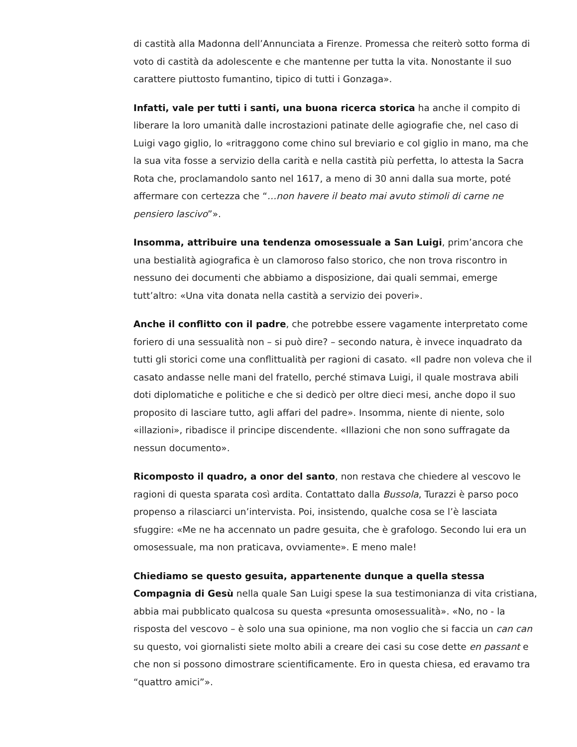di castità alla Madonna dell’Annunciata a Firenze. Promessa che reiterò sotto forma di voto di castità da adolescente e che mantenne per tutta la vita. Nonostante il suo carattere piuttosto fumantino, tipico di tutti i Gonzaga».
Infatti, vale per tutti i santi, una buona ricerca storica ha anche il compito di liberare la loro umanità dalle incrostazioni patinate delle agiografie che, nel caso di Luigi vago giglio, lo «ritraggono come chino sul breviario e col giglio in mano, ma che la sua vita fosse a servizio della carità e nella castità più perfetta, lo attesta la Sacra Rota che, proclamandolo santo nel 1617, a meno di 30 anni dalla sua morte, poté affermare con certezza che “…non havere il beato mai avuto stimoli di carne ne pensiero lascivo”».
Insomma, attribuire una tendenza omosessuale a San Luigi, prim’ancora che una bestialità agiografica è un clamoroso falso storico, che non trova riscontro in nessuno dei documenti che abbiamo a disposizione, dai quali semmai, emerge tutt’altro: «Una vita donata nella castità a servizio dei poveri».
Anche il conflitto con il padre, che potrebbe essere vagamente interpretato come foriero di una sessualità non – si può dire? – secondo natura, è invece inquadrato da tutti gli storici come una conflittualità per ragioni di casato. «Il padre non voleva che il casato andasse nelle mani del fratello, perché stimava Luigi, il quale mostrava abili doti diplomatiche e politiche e che si dedicò per oltre dieci mesi, anche dopo il suo proposito di lasciare tutto, agli affari del padre». Insomma, niente di niente, solo «illazioni», ribadisce il principe discendente. «Illazioni che non sono suffragate da nessun documento».
Ricomposto il quadro, a onor del santo, non restava che chiedere al vescovo le ragioni di questa sparata così ardita. Contattato dalla Bussola, Turazzi è parso poco propenso a rilasciarci un’intervista. Poi, insistendo, qualche cosa se l’è lasciata sfuggire: «Me ne ha accennato un padre gesuita, che è grafologo. Secondo lui era un omosessuale, ma non praticava, ovviamente». E meno male!
Chiediamo se questo gesuita, appartenente dunque a quella stessa Compagnia di Gesù nella quale San Luigi spese la sua testimonianza di vita cristiana, abbia mai pubblicato qualcosa su questa «presunta omosessualità». «No, no - la risposta del vescovo – è solo una sua opinione, ma non voglio che si faccia un can can su questo, voi giornalisti siete molto abili a creare dei casi su cose dette en passant e che non si possono dimostrare scientificamente. Ero in questa chiesa, ed eravamo tra “quattro amici”».